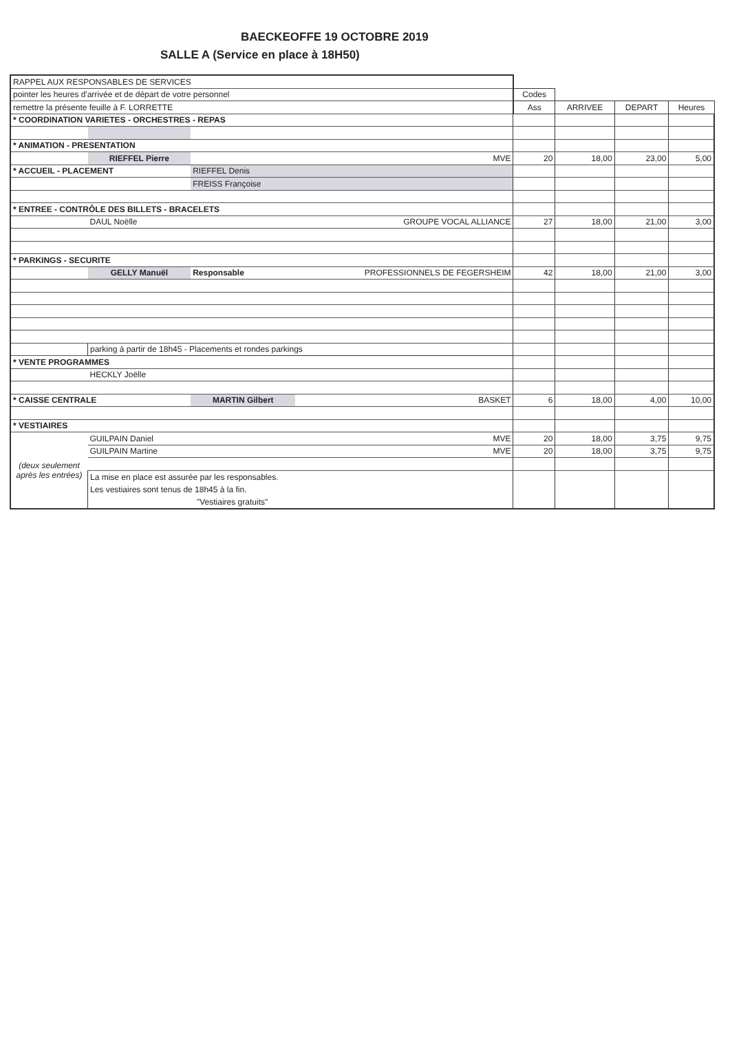BAECKEOFFE 19 OCTOBRE 2019
SALLE A (Service en place à 18H50)
| RAPPEL AUX RESPONSABLES DE SERVICES | | | | | | | | |
| pointer les heures d'arrivée et de départ de votre personnel | | | | | Codes | | | |
| remettre la présente feuille à F. LORRETTE | | | | | Ass | ARRIVEE | DEPART | Heures |
| * COORDINATION VARIETES - ORCHESTRES - REPAS | | | | | | | | |
| * ANIMATION - PRESENTATION | | | | | | | | |
| | RIEFFEL Pierre | MVE | | | 20 | 18,00 | 23,00 | 5,00 |
| * ACCUEIL - PLACEMENT | | RIEFFEL Denis | | | | | | |
| | | FREISS Françoise | | | | | | |
| * ENTREE - CONTRÔLE DES BILLETS - BRACELETS | | | | | | | | |
| | DAUL Noëlle | GROUPE VOCAL ALLIANCE | | | 27 | 18,00 | 21,00 | 3,00 |
| * PARKINGS - SECURITE | | | | | | | | |
| | GELLY Manuël | Responsable | PROFESSIONNELS DE FEGERSHEIM | | 42 | 18,00 | 21,00 | 3,00 |
| | parking à partir de 18h45 - Placements et rondes parkings | | | | | | | |
| * VENTE PROGRAMMES | | | | | | | | |
| | HECKLY Joëlle | | | | | | | |
| * CAISSE CENTRALE | | MARTIN Gilbert | | BASKET | 6 | 18,00 | 4,00 | 10,00 |
| * VESTIAIRES | | | | | | | | |
| (deux seulement après les entrées) | GUILPAIN Daniel | | | MVE | 20 | 18,00 | 3,75 | 9,75 |
| | GUILPAIN Martine | | | MVE | 20 | 18,00 | 3,75 | 9,75 |
| | La mise en place est assurée par les responsables. Les vestiaires sont tenus de 18h45 à la fin. "Vestiaires gratuits" | | | | | | | |